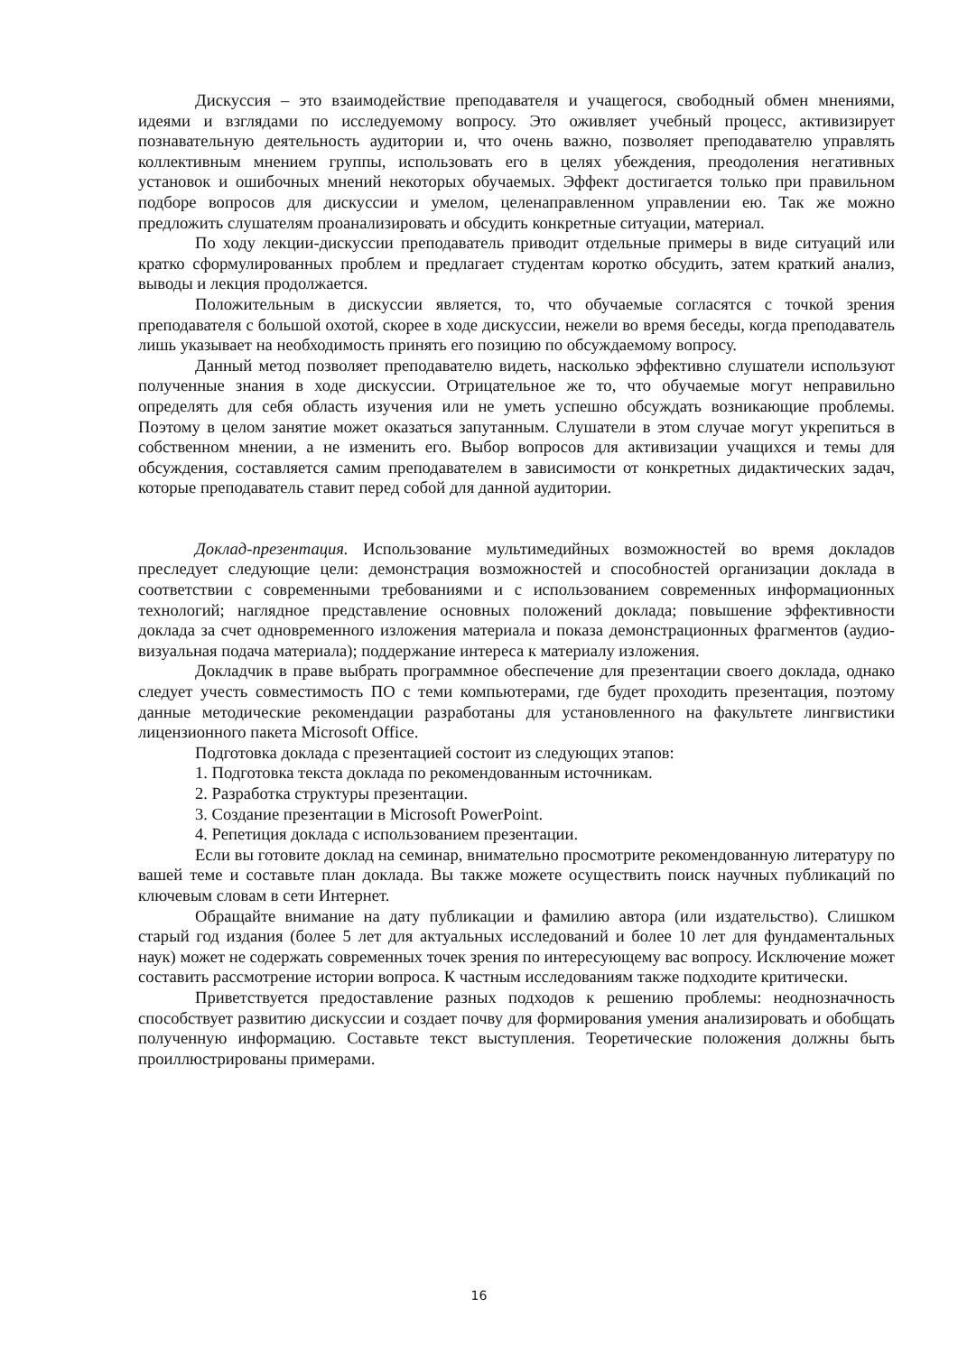Дискуссия – это взаимодействие преподавателя и учащегося, свободный обмен мнениями, идеями и взглядами по исследуемому вопросу. Это оживляет учебный процесс, активизирует познавательную деятельность аудитории и, что очень важно, позволяет преподавателю управлять коллективным мнением группы, использовать его в целях убеждения, преодоления негативных установок и ошибочных мнений некоторых обучаемых. Эффект достигается только при правильном подборе вопросов для дискуссии и умелом, целенаправленном управлении ею. Так же можно предложить слушателям проанализировать и обсудить конкретные ситуации, материал.
По ходу лекции-дискуссии преподаватель приводит отдельные примеры в виде ситуаций или кратко сформулированных проблем и предлагает студентам коротко обсудить, затем краткий анализ, выводы и лекция продолжается.
Положительным в дискуссии является, то, что обучаемые согласятся с точкой зрения преподавателя с большой охотой, скорее в ходе дискуссии, нежели во время беседы, когда преподаватель лишь указывает на необходимость принять его позицию по обсуждаемому вопросу.
Данный метод позволяет преподавателю видеть, насколько эффективно слушатели используют полученные знания в ходе дискуссии. Отрицательное же то, что обучаемые могут неправильно определять для себя область изучения или не уметь успешно обсуждать возникающие проблемы. Поэтому в целом занятие может оказаться запутанным. Слушатели в этом случае могут укрепиться в собственном мнении, а не изменить его. Выбор вопросов для активизации учащихся и темы для обсуждения, составляется самим преподавателем в зависимости от конкретных дидактических задач, которые преподаватель ставит перед собой для данной аудитории.
Доклад-презентация. Использование мультимедийных возможностей во время докладов преследует следующие цели: демонстрация возможностей и способностей организации доклада в соответствии с современными требованиями и с использованием современных информационных технологий; наглядное представление основных положений доклада; повышение эффективности доклада за счет одновременного изложения материала и показа демонстрационных фрагментов (аудио-визуальная подача материала); поддержание интереса к материалу изложения.
Докладчик в праве выбрать программное обеспечение для презентации своего доклада, однако следует учесть совместимость ПО с теми компьютерами, где будет проходить презентация, поэтому данные методические рекомендации разработаны для установленного на факультете лингвистики лицензионного пакета Microsoft Office.
Подготовка доклада с презентацией состоит из следующих этапов:
1. Подготовка текста доклада по рекомендованным источникам.
2. Разработка структуры презентации.
3. Создание презентации в Microsoft PowerPoint.
4. Репетиция доклада с использованием презентации.
Если вы готовите доклад на семинар, внимательно просмотрите рекомендованную литературу по вашей теме и составьте план доклада. Вы также можете осуществить поиск научных публикаций по ключевым словам в сети Интернет.
Обращайте внимание на дату публикации и фамилию автора (или издательство). Слишком старый год издания (более 5 лет для актуальных исследований и более 10 лет для фундаментальных наук) может не содержать современных точек зрения по интересующему вас вопросу. Исключение может составить рассмотрение истории вопроса. К частным исследованиям также подходите критически.
Приветствуется предоставление разных подходов к решению проблемы: неоднозначность способствует развитию дискуссии и создает почву для формирования умения анализировать и обобщать полученную информацию. Составьте текст выступления. Теоретические положения должны быть проиллюстрированы примерами.
16